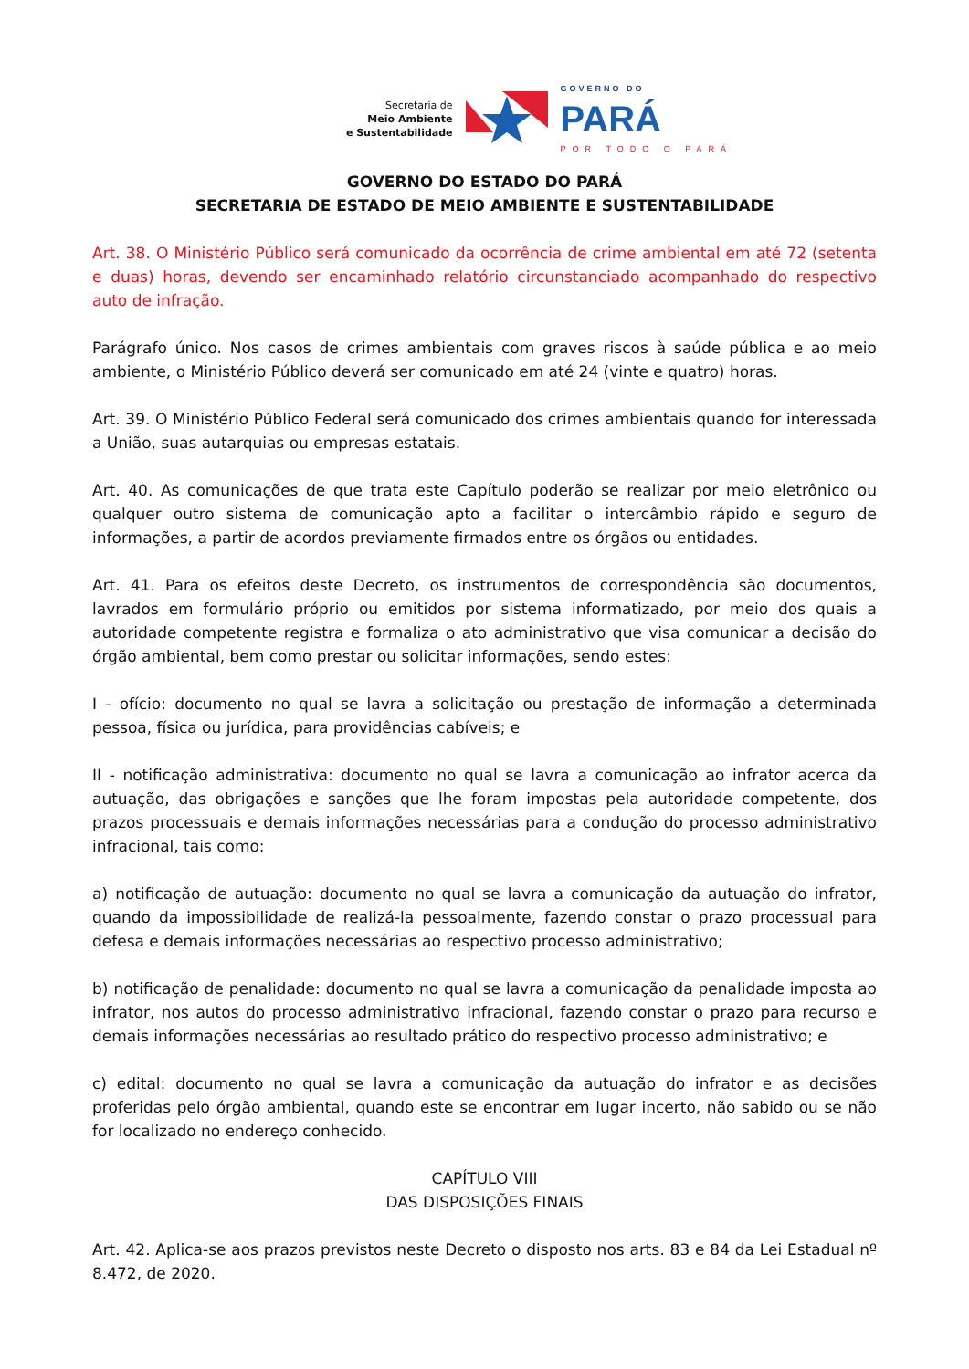Secretaria de
Meio Ambiente
e Sustentabilidade
GOVERNO DO
PARÁ
POR TODO O PARÁ
GOVERNO DO ESTADO DO PARÁ
SECRETARIA DE ESTADO DE MEIO AMBIENTE E SUSTENTABILIDADE
Art. 38. O Ministério Público será comunicado da ocorrência de crime ambiental em até 72 (setenta e duas) horas, devendo ser encaminhado relatório circunstanciado acompanhado do respectivo auto de infração.
Parágrafo único. Nos casos de crimes ambientais com graves riscos à saúde pública e ao meio ambiente, o Ministério Público deverá ser comunicado em até 24 (vinte e quatro) horas.
Art. 39. O Ministério Público Federal será comunicado dos crimes ambientais quando for interessada a União, suas autarquias ou empresas estatais.
Art. 40. As comunicações de que trata este Capítulo poderão se realizar por meio eletrônico ou qualquer outro sistema de comunicação apto a facilitar o intercâmbio rápido e seguro de informações, a partir de acordos previamente firmados entre os órgãos ou entidades.
Art. 41. Para os efeitos deste Decreto, os instrumentos de correspondência são documentos, lavrados em formulário próprio ou emitidos por sistema informatizado, por meio dos quais a autoridade competente registra e formaliza o ato administrativo que visa comunicar a decisão do órgão ambiental, bem como prestar ou solicitar informações, sendo estes:
I - ofício: documento no qual se lavra a solicitação ou prestação de informação a determinada pessoa, física ou jurídica, para providências cabíveis; e
II - notificação administrativa: documento no qual se lavra a comunicação ao infrator acerca da autuação, das obrigações e sanções que lhe foram impostas pela autoridade competente, dos prazos processuais e demais informações necessárias para a condução do processo administrativo infracional, tais como:
a) notificação de autuação: documento no qual se lavra a comunicação da autuação do infrator, quando da impossibilidade de realizá-la pessoalmente, fazendo constar o prazo processual para defesa e demais informações necessárias ao respectivo processo administrativo;
b) notificação de penalidade: documento no qual se lavra a comunicação da penalidade imposta ao infrator, nos autos do processo administrativo infracional, fazendo constar o prazo para recurso e demais informações necessárias ao resultado prático do respectivo processo administrativo; e
c) edital: documento no qual se lavra a comunicação da autuação do infrator e as decisões proferidas pelo órgão ambiental, quando este se encontrar em lugar incerto, não sabido ou se não for localizado no endereço conhecido.
CAPÍTULO VIII
DAS DISPOSIÇÕES FINAIS
Art. 42. Aplica-se aos prazos previstos neste Decreto o disposto nos arts. 83 e 84 da Lei Estadual nº 8.472, de 2020.